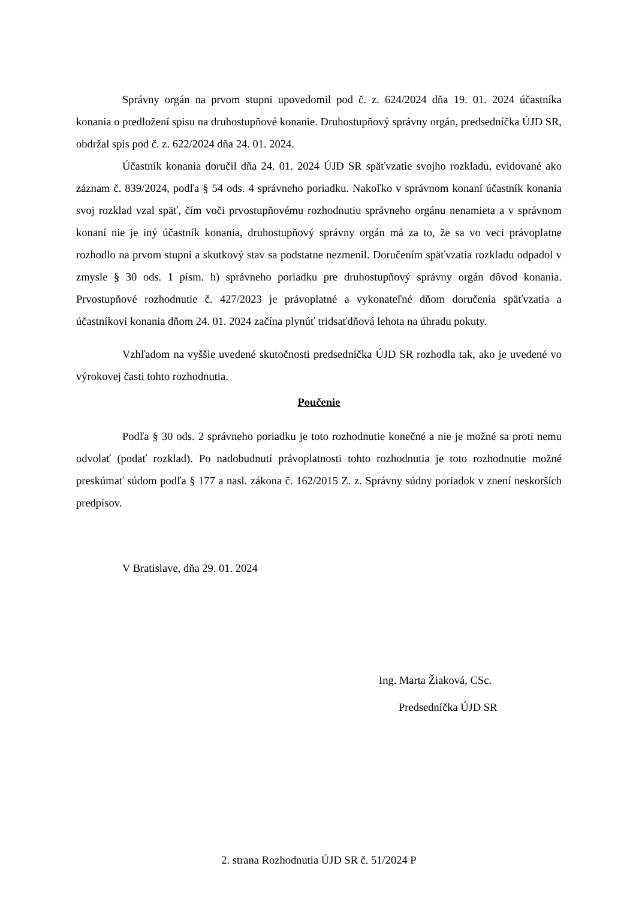Správny orgán na prvom stupni upovedomil pod č. z. 624/2024 dňa 19. 01. 2024 účastníka konania o predložení spisu na druhostupňové konanie. Druhostupňový správny orgán, predsedníčka ÚJD SR, obdržal spis pod č. z. 622/2024 dňa 24. 01. 2024.
Účastník konania doručil dňa 24. 01. 2024 ÚJD SR späťvzatie svojho rozkladu, evidované ako záznam č. 839/2024, podľa § 54 ods. 4 správneho poriadku. Nakoľko v správnom konaní účastník konania svoj rozklad vzal späť, čím voči prvostupňovému rozhodnutiu správneho orgánu nenamieta a v správnom konaní nie je iný účastník konania, druhostupňový správny orgán má za to, že sa vo veci právoplatne rozhodlo na prvom stupni a skutkový stav sa podstatne nezmenil. Doručením späťvzatia rozkladu odpadol v zmysle § 30 ods. 1 písm. h) správneho poriadku pre druhostupňový správny orgán dôvod konania. Prvostupňové rozhodnutie č. 427/2023 je právoplatné a vykonateľné dňom doručenia späťvzatia a účastníkovi konania dňom 24. 01. 2024 začína plynúť tridsaťdňová lehota na úhradu pokuty.
Vzhľadom na vyššie uvedené skutočnosti predsedníčka ÚJD SR rozhodla tak, ako je uvedené vo výrokovej časti tohto rozhodnutia.
Poučenie
Podľa § 30 ods. 2 správneho poriadku je toto rozhodnutie konečné a nie je možné sa proti nemu odvolať (podať rozklad). Po nadobudnutí právoplatnosti tohto rozhodnutia je toto rozhodnutie možné preskúmať súdom podľa § 177 a nasl. zákona č. 162/2015 Z. z. Správny súdny poriadok v znení neskorších predpisov.
V Bratislave, dňa 29. 01. 2024
Ing. Marta Žiaková, CSc.
Predsedníčka ÚJD SR
2. strana Rozhodnutia ÚJD SR č. 51/2024 P